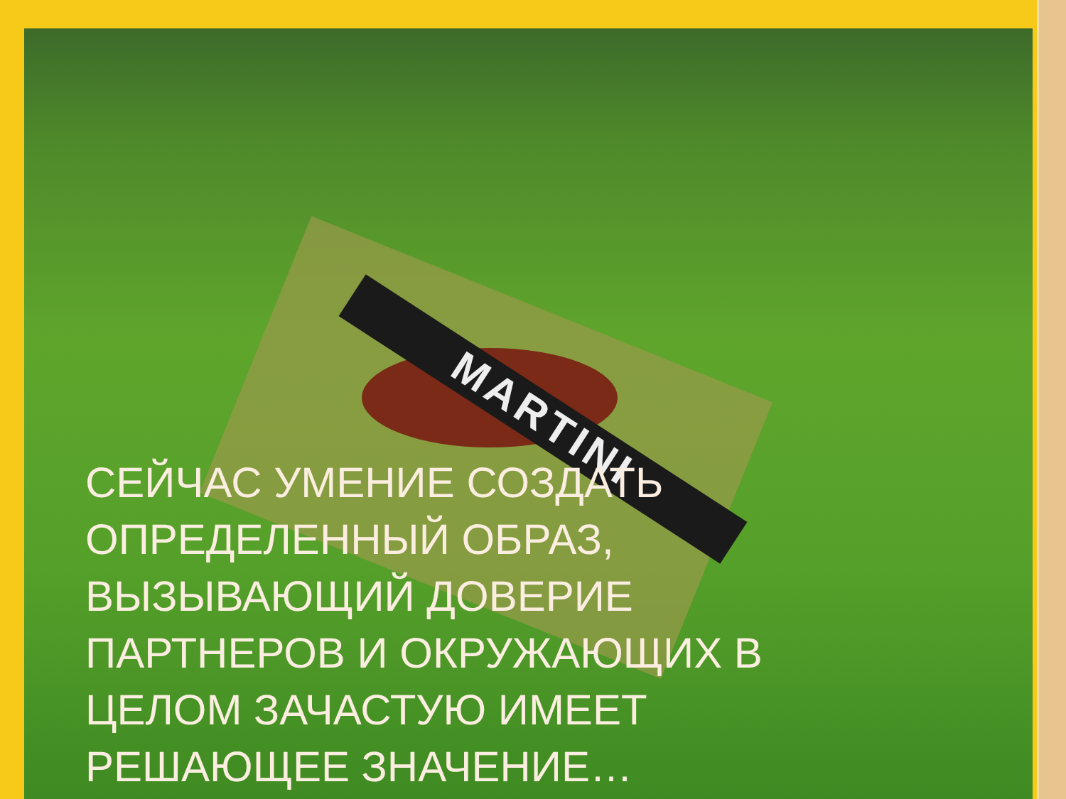MARTINI
СЕЙЧАС УМЕНИЕ СОЗДАТЬ
ОПРЕДЕЛЕННЫЙ ОБРАЗ,
ВЫЗЫВАЮЩИЙ ДОВЕРИЕ
ПАРТНЕРОВ И ОКРУЖАЮЩИХ В
ЦЕЛОМ ЗАЧАСТУЮ ИМЕЕТ
РЕШАЮЩЕЕ ЗНАЧЕНИЕ…